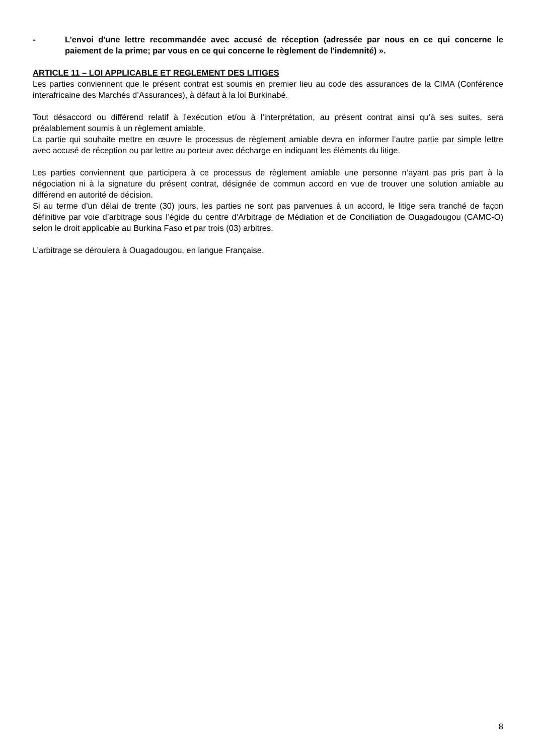- L’envoi d'une lettre recommandée avec accusé de réception (adressée par nous en ce qui concerne le paiement de la prime; par vous en ce qui concerne le règlement de l'indemnité) ».
ARTICLE 11 – LOI APPLICABLE ET REGLEMENT DES LITIGES
Les parties conviennent que le présent contrat est soumis en premier lieu au code des assurances de la CIMA (Conférence interafricaine des Marchés d’Assurances), à défaut à la loi Burkinabé.
Tout désaccord ou différend relatif à l’exécution et/ou à l’interprétation, au présent contrat ainsi qu’à ses suites, sera préalablement soumis à un règlement amiable.
La partie qui souhaite mettre en œuvre le processus de règlement amiable devra en informer l’autre partie par simple lettre avec accusé de réception ou par lettre au porteur avec décharge en indiquant les éléments du litige.
Les parties conviennent que participera à ce processus de règlement amiable une personne n’ayant pas pris part à la négociation ni à la signature du présent contrat, désignée de commun accord en vue de trouver une solution amiable au différend en autorité de décision.
Si au terme d’un délai de trente (30) jours, les parties ne sont pas parvenues à un accord, le litige sera tranché de façon définitive par voie d’arbitrage sous l’égide du centre d’Arbitrage de Médiation et de Conciliation de Ouagadougou (CAMC-O) selon le droit applicable au Burkina Faso et par trois (03) arbitres.
L’arbitrage se déroulera à Ouagadougou, en langue Française.
8